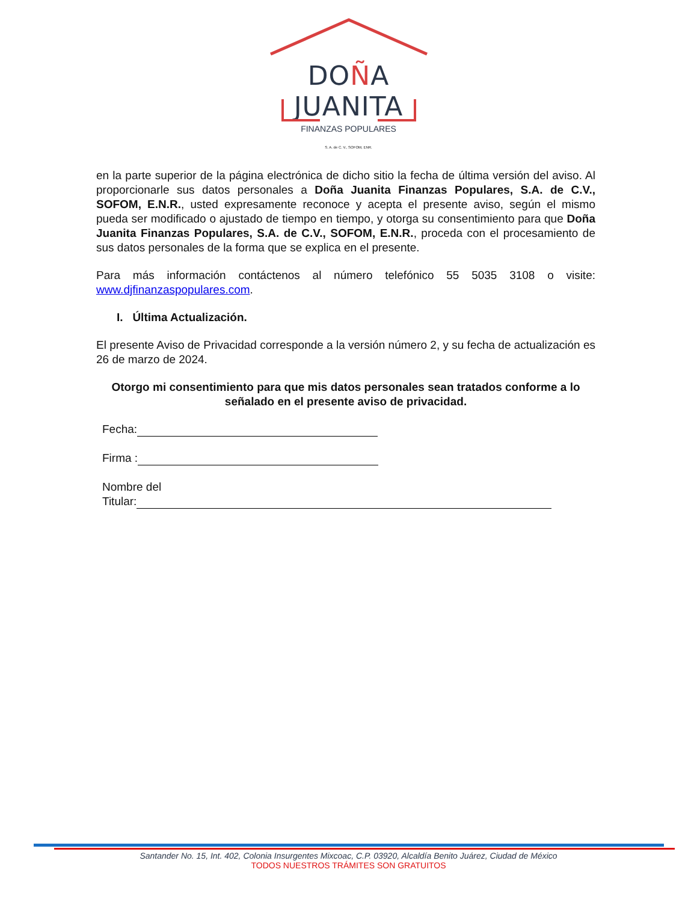DOÑA JUANITA
FINANZAS POPULARES
S. A. de C. V., SOFOM, ENR.
en la parte superior de la página electrónica de dicho sitio la fecha de última versión del aviso. Al proporcionarle sus datos personales a Doña Juanita Finanzas Populares, S.A. de C.V., SOFOM, E.N.R., usted expresamente reconoce y acepta el presente aviso, según el mismo pueda ser modificado o ajustado de tiempo en tiempo, y otorga su consentimiento para que Doña Juanita Finanzas Populares, S.A. de C.V., SOFOM, E.N.R., proceda con el procesamiento de sus datos personales de la forma que se explica en el presente.
Para más información contáctenos al número telefónico 55 5035 3108 o visite: www.djfinanzaspopulares.com.
I. Última Actualización.
El presente Aviso de Privacidad corresponde a la versión número 2, y su fecha de actualización es 26 de marzo de 2024.
Otorgo mi consentimiento para que mis datos personales sean tratados conforme a lo señalado en el presente aviso de privacidad.
Fecha:
Firma :
Nombre del
Titular:
Santander No. 15, Int. 402, Colonia Insurgentes Mixcoac, C.P. 03920, Alcaldía Benito Juárez, Ciudad de México
TODOS NUESTROS TRÁMITES SON GRATUITOS